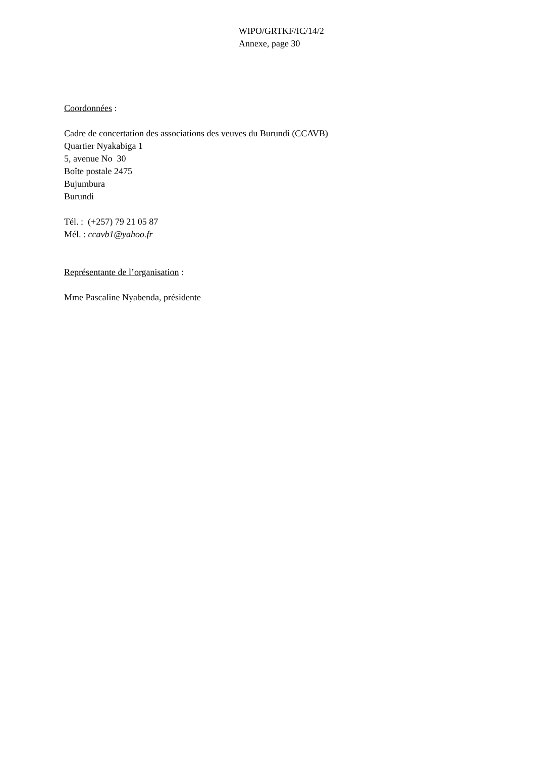WIPO/GRTKF/IC/14/2
Annexe, page 30
Coordonnées :
Cadre de concertation des associations des veuves du Burundi (CCAVB)
Quartier Nyakabiga 1
5, avenue No 30
Boîte postale 2475
Bujumbura
Burundi
Tél. : (+257) 79 21 05 87
Mél. : ccavb1@yahoo.fr
Représentante de l’organisation :
Mme Pascaline Nyabenda, présidente